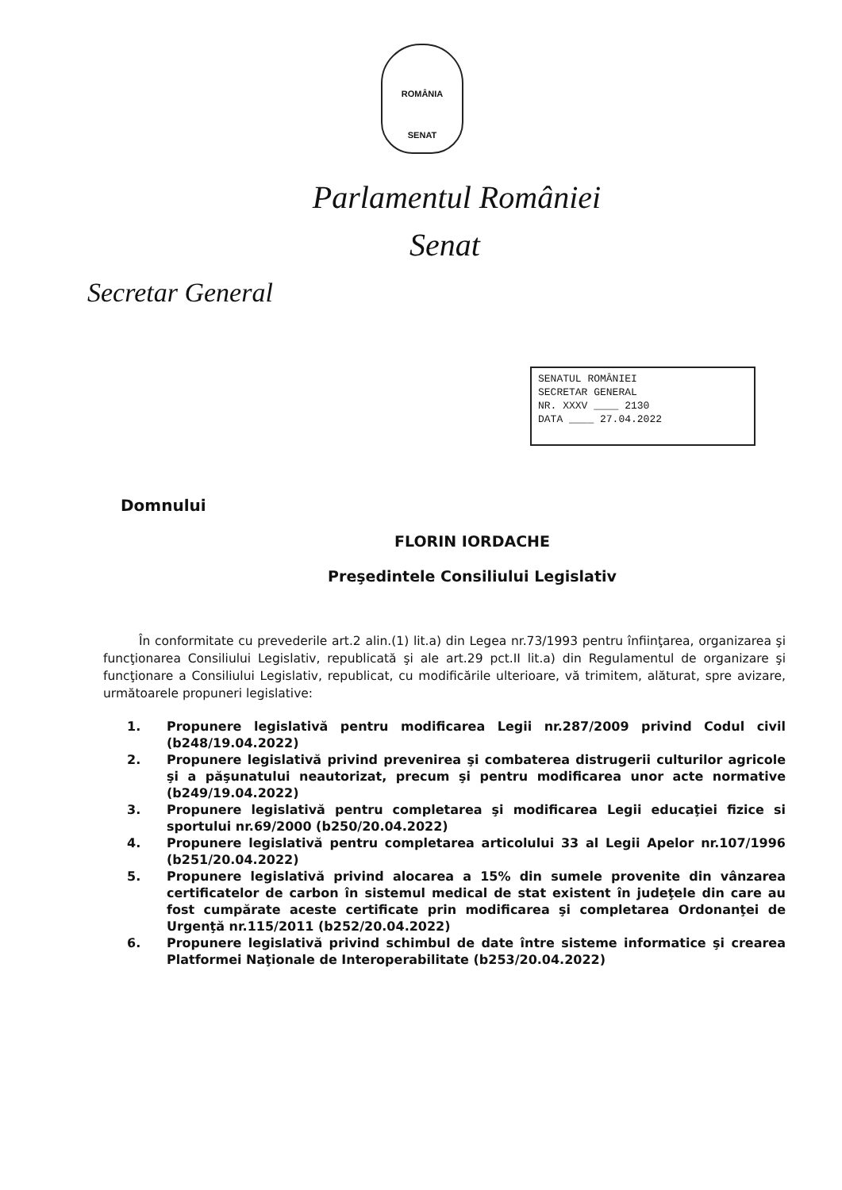ROMÂNIA
SENAT
Parlamentul României
Senat
Secretar General
SENATUL ROMÂNIEI
SECRETAR GENERAL
NR. XXXV ____ 2130
DATA ____ 27.04.2022
Domnului
FLORIN IORDACHE
Preşedintele Consiliului Legislativ
În conformitate cu prevederile art.2 alin.(1) lit.a) din Legea nr.73/1993 pentru înfiinţarea, organizarea şi funcţionarea Consiliului Legislativ, republicată şi ale art.29 pct.II lit.a) din Regulamentul de organizare şi funcţionare a Consiliului Legislativ, republicat, cu modificările ulterioare, vă trimitem, alăturat, spre avizare, următoarele propuneri legislative:
1. Propunere legislativă pentru modificarea Legii nr.287/2009 privind Codul civil (b248/19.04.2022)
2. Propunere legislativă privind prevenirea şi combaterea distrugerii culturilor agricole şi a păşunatului neautorizat, precum şi pentru modificarea unor acte normative (b249/19.04.2022)
3. Propunere legislativă pentru completarea şi modificarea Legii educaţiei fizice si sportului nr.69/2000 (b250/20.04.2022)
4. Propunere legislativă pentru completarea articolului 33 al Legii Apelor nr.107/1996 (b251/20.04.2022)
5. Propunere legislativă privind alocarea a 15% din sumele provenite din vânzarea certificatelor de carbon în sistemul medical de stat existent în judeţele din care au fost cumpărate aceste certificate prin modificarea şi completarea Ordonanţei de Urgenţă nr.115/2011 (b252/20.04.2022)
6. Propunere legislativă privind schimbul de date între sisteme informatice şi crearea Platformei Naţionale de Interoperabilitate (b253/20.04.2022)